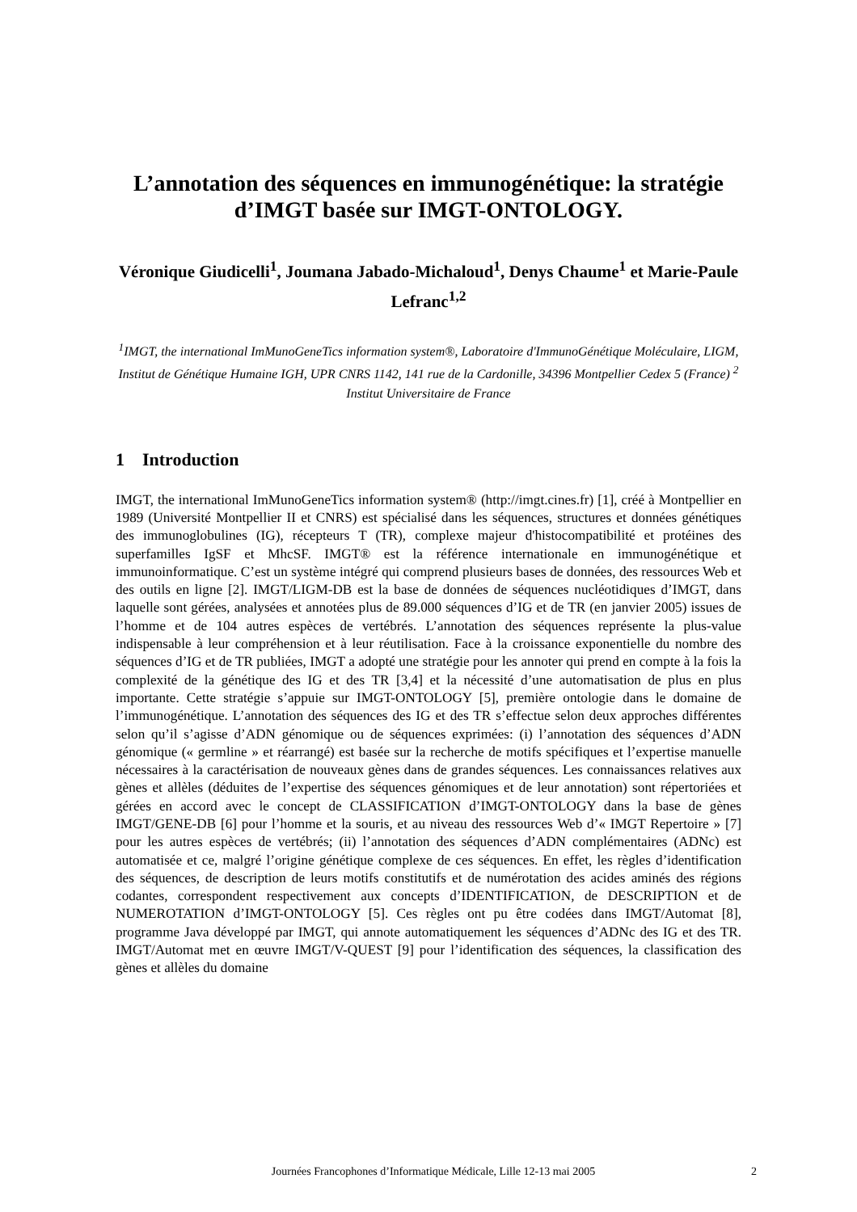L’annotation des séquences en immunogénétique: la stratégie d’IMGT basée sur IMGT-ONTOLOGY.
Véronique Giudicelli<sup>1</sup>, Joumana Jabado-Michaloud<sup>1</sup>, Denys Chaume<sup>1</sup> et Marie-Paule Lefranc<sup>1,2</sup>
<sup>1</sup> IMGT, the international ImMunoGeneTics information system®, Laboratoire d'ImmunoGénétique Moléculaire, LIGM, Institut de Génétique Humaine IGH, UPR CNRS 1142, 141 rue de la Cardonille, 34396 Montpellier Cedex 5 (France) <sup>2</sup> Institut Universitaire de France
1 Introduction
IMGT, the international ImMunoGeneTics information system® (http://imgt.cines.fr) [1], créé à Montpellier en 1989 (Université Montpellier II et CNRS) est spécialisé dans les séquences, structures et données génétiques des immunoglobulines (IG), récepteurs T (TR), complexe majeur d'histocompatibilité et protéines des superfamilles IgSF et MhcSF. IMGT® est la référence internationale en immunogénétique et immunoinformatique. C’est un système intégré qui comprend plusieurs bases de données, des ressources Web et des outils en ligne [2]. IMGT/LIGM-DB est la base de données de séquences nucléotidiques d’IMGT, dans laquelle sont gérées, analysées et annotées plus de 89.000 séquences d’IG et de TR (en janvier 2005) issues de l’homme et de 104 autres espèces de vertébrés. L’annotation des séquences représente la plus-value indispensable à leur compréhension et à leur réutilisation. Face à la croissance exponentielle du nombre des séquences d’IG et de TR publiées, IMGT a adopté une stratégie pour les annoter qui prend en compte à la fois la complexité de la génétique des IG et des TR [3,4] et la nécessité d’une automatisation de plus en plus importante. Cette stratégie s’appuie sur IMGT-ONTOLOGY [5], première ontologie dans le domaine de l’immunogénétique. L’annotation des séquences des IG et des TR s’effectue selon deux approches différentes selon qu’il s’agisse d’ADN génomique ou de séquences exprimées: (i) l’annotation des séquences d’ADN génomique (« germline » et réarrangé) est basée sur la recherche de motifs spécifiques et l’expertise manuelle nécessaires à la caractérisation de nouveaux gènes dans de grandes séquences. Les connaissances relatives aux gènes et allèles (déduites de l’expertise des séquences génomiques et de leur annotation) sont répertoriées et gérées en accord avec le concept de CLASSIFICATION d’IMGT-ONTOLOGY dans la base de gènes IMGT/GENE-DB [6] pour l’homme et la souris, et au niveau des ressources Web d’« IMGT Repertoire » [7] pour les autres espèces de vertébrés; (ii) l’annotation des séquences d’ADN complémentaires (ADNc) est automatisée et ce, malgré l’origine génétique complexe de ces séquences. En effet, les règles d’identification des séquences, de description de leurs motifs constitutifs et de numérotation des acides aminés des régions codantes, correspondent respectivement aux concepts d’IDENTIFICATION, de DESCRIPTION et de NUMEROTATION d’IMGT-ONTOLOGY [5]. Ces règles ont pu être codées dans IMGT/Automat [8], programme Java développé par IMGT, qui annote automatiquement les séquences d’ADNc des IG et des TR. IMGT/Automat met en œuvre IMGT/V-QUEST [9] pour l’identification des séquences, la classification des gènes et allèles du domaine
Journées Francophones d’Informatique Médicale, Lille 12-13 mai 2005 2